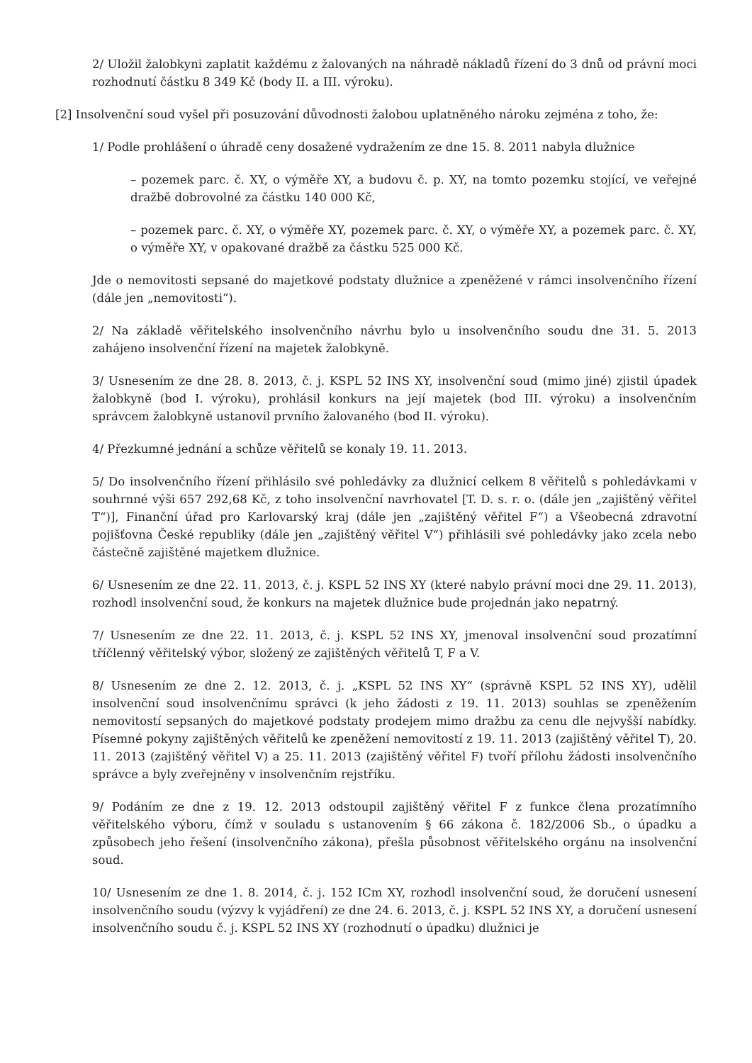2/ Uložil žalobkyni zaplatit každému z žalovaných na náhradě nákladů řízení do 3 dnů od právní moci rozhodnutí částku 8 349 Kč (body II. a III. výroku).
[2] Insolvenční soud vyšel při posuzování důvodnosti žalobou uplatněného nároku zejména z toho, že:
1/ Podle prohlášení o úhradě ceny dosažené vydražením ze dne 15. 8. 2011 nabyla dlužnice
– pozemek parc. č. XY, o výměře XY, a budovu č. p. XY, na tomto pozemku stojící, ve veřejné dražbě dobrovolné za částku 140 000 Kč,
– pozemek parc. č. XY, o výměře XY, pozemek parc. č. XY, o výměře XY, a pozemek parc. č. XY, o výměře XY, v opakované dražbě za částku 525 000 Kč.
Jde o nemovitosti sepsané do majetkové podstaty dlužnice a zpeněžené v rámci insolvenčního řízení (dále jen „nemovitosti“).
2/ Na základě věřitelského insolvenčního návrhu bylo u insolvenčního soudu dne 31. 5. 2013 zahájeno insolvenční řízení na majetek žalobkyně.
3/ Usnesením ze dne 28. 8. 2013, č. j. KSPL 52 INS XY, insolvenční soud (mimo jiné) zjistil úpadek žalobkyně (bod I. výroku), prohlásil konkurs na její majetek (bod III. výroku) a insolvenčním správcem žalobkyně ustanovil prvního žalovaného (bod II. výroku).
4/ Přezkumné jednání a schůze věřitelů se konaly 19. 11. 2013.
5/ Do insolvenčního řízení přihlásilo své pohledávky za dlužnicí celkem 8 věřitelů s pohledávkami v souhrnné výši 657 292,68 Kč, z toho insolvenční navrhovatel [T. D. s. r. o. (dále jen „zajištěný věřitel T“)], Finanční úřad pro Karlovarský kraj (dále jen „zajištěný věřitel F“) a Všeobecná zdravotní pojišťovna České republiky (dále jen „zajištěný věřitel V“) přihlásili své pohledávky jako zcela nebo částečně zajištěné majetkem dlužnice.
6/ Usnesením ze dne 22. 11. 2013, č. j. KSPL 52 INS XY (které nabylo právní moci dne 29. 11. 2013), rozhodl insolvenční soud, že konkurs na majetek dlužnice bude projednán jako nepatrný.
7/ Usnesením ze dne 22. 11. 2013, č. j. KSPL 52 INS XY, jmenoval insolvenční soud prozatímní tříčlenný věřitelský výbor, složený ze zajištěných věřitelů T, F a V.
8/ Usnesením ze dne 2. 12. 2013, č. j. „KSPL 52 INS XY“ (správně KSPL 52 INS XY), udělil insolvenční soud insolvenčnímu správci (k jeho žádosti z 19. 11. 2013) souhlas se zpeněžením nemovitostí sepsaných do majetkové podstaty prodejem mimo dražbu za cenu dle nejvyšší nabídky. Písemné pokyny zajištěných věřitelů ke zpeněžení nemovitostí z 19. 11. 2013 (zajištěný věřitel T), 20. 11. 2013 (zajištěný věřitel V) a 25. 11. 2013 (zajištěný věřitel F) tvoří přílohu žádosti insolvenčního správce a byly zveřejněny v insolvenčním rejstříku.
9/ Podáním ze dne z 19. 12. 2013 odstoupil zajištěný věřitel F z funkce člena prozatímního věřitelského výboru, čímž v souladu s ustanovením § 66 zákona č. 182/2006 Sb., o úpadku a způsobech jeho řešení (insolvenčního zákona), přešla působnost věřitelského orgánu na insolvenční soud.
10/ Usnesením ze dne 1. 8. 2014, č. j. 152 ICm XY, rozhodl insolvenční soud, že doručení usnesení insolvenčního soudu (výzvy k vyjádření) ze dne 24. 6. 2013, č. j. KSPL 52 INS XY, a doručení usnesení insolvenčního soudu č. j. KSPL 52 INS XY (rozhodnutí o úpadku) dlužnici je